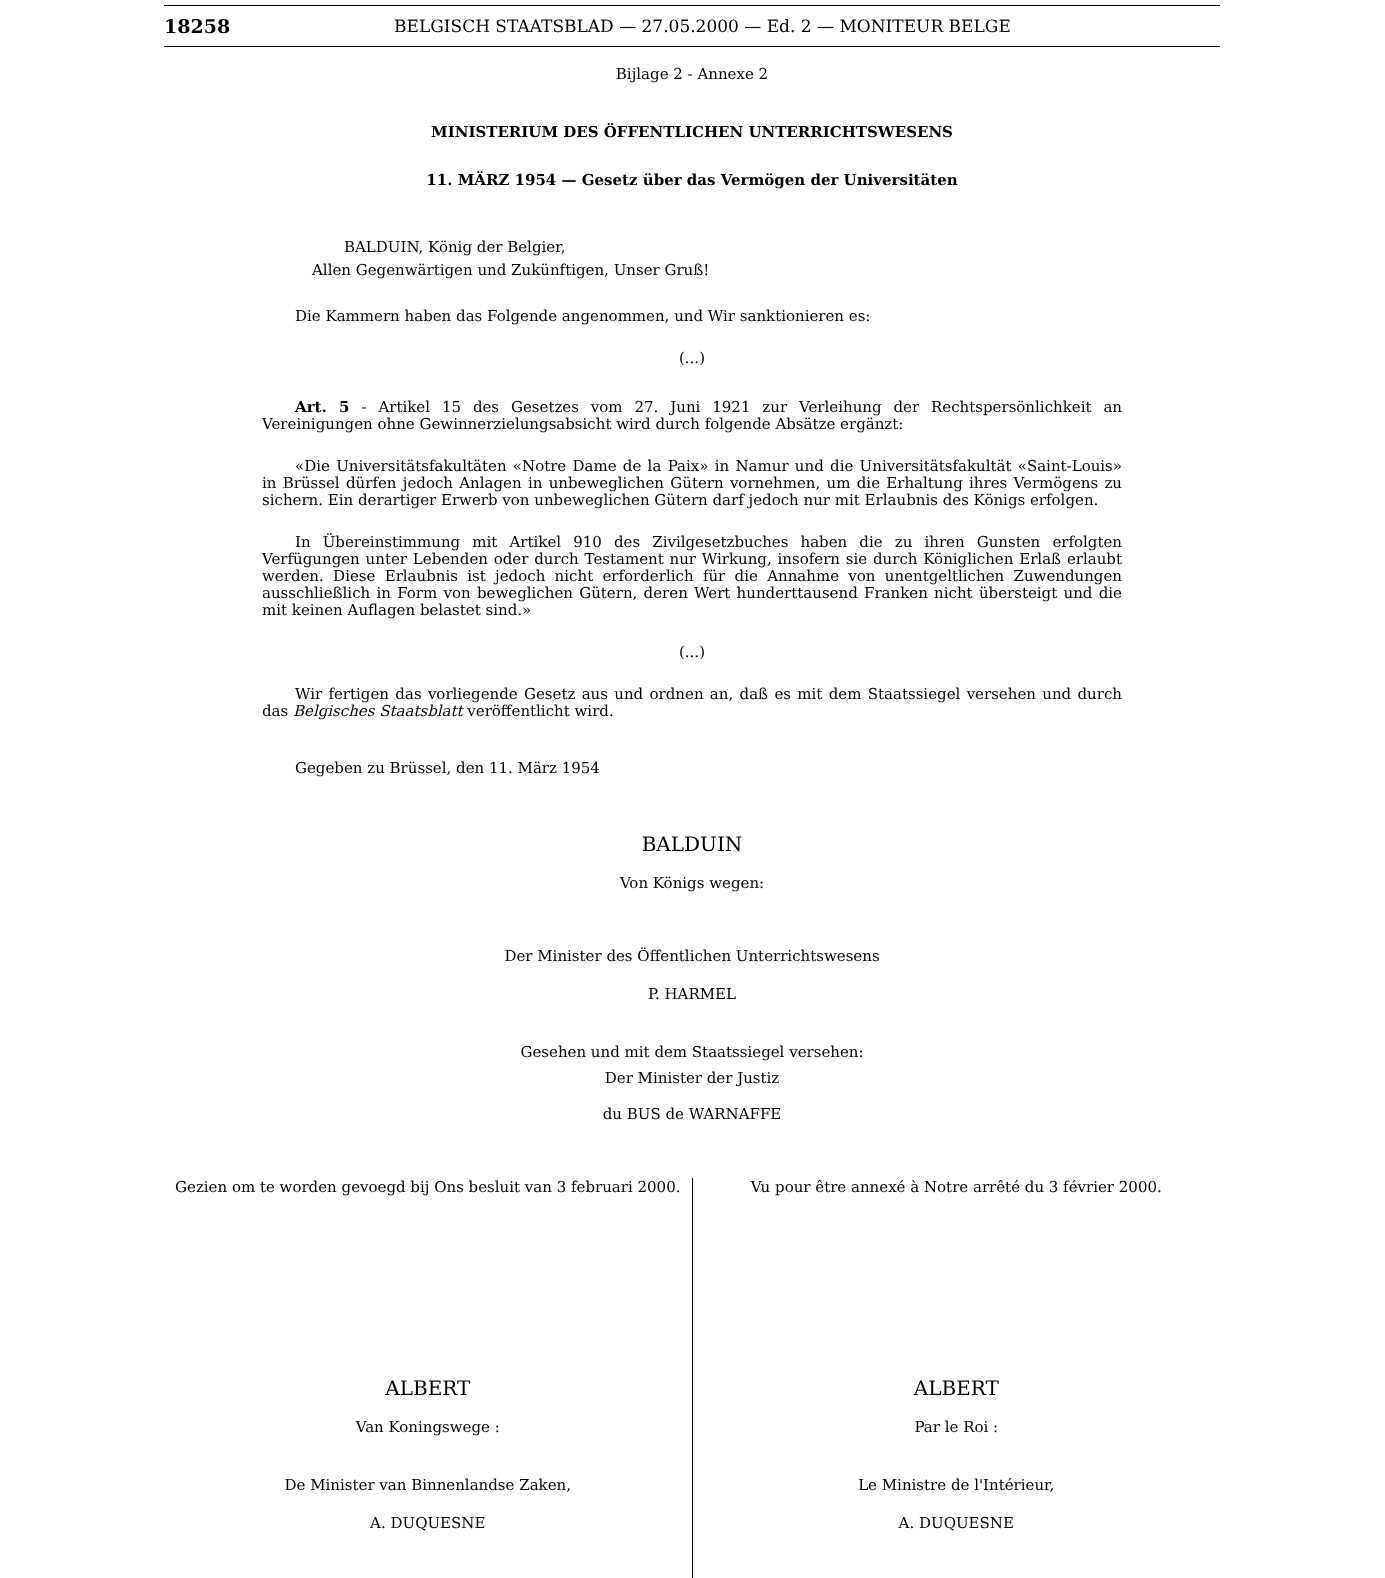18258 BELGISCH STAATSBLAD — 27.05.2000 — Ed. 2 — MONITEUR BELGE
Bijlage 2 - Annexe 2
MINISTERIUM DES ÖFFENTLICHEN UNTERRICHTSWESENS
11. MÄRZ 1954 — Gesetz über das Vermögen der Universitäten
BALDUIN, König der Belgier,
Allen Gegenwärtigen und Zukünftigen, Unser Gruß!
Die Kammern haben das Folgende angenommen, und Wir sanktionieren es:
(...)
Art. 5 - Artikel 15 des Gesetzes vom 27. Juni 1921 zur Verleihung der Rechtspersönlichkeit an Vereinigungen ohne Gewinnerzielungsabsicht wird durch folgende Absätze ergänzt:
«Die Universitätsfakultäten «Notre Dame de la Paix» in Namur und die Universitätsfakultät «Saint-Louis» in Brüssel dürfen jedoch Anlagen in unbeweglichen Gütern vornehmen, um die Erhaltung ihres Vermögens zu sichern. Ein derartiger Erwerb von unbeweglichen Gütern darf jedoch nur mit Erlaubnis des Königs erfolgen.
In Übereinstimmung mit Artikel 910 des Zivilgesetzbuches haben die zu ihren Gunsten erfolgten Verfügungen unter Lebenden oder durch Testament nur Wirkung, insofern sie durch Königlichen Erlaß erlaubt werden. Diese Erlaubnis ist jedoch nicht erforderlich für die Annahme von unentgeltlichen Zuwendungen ausschließlich in Form von beweglichen Gütern, deren Wert hunderttausend Franken nicht übersteigt und die mit keinen Auflagen belastet sind.»
(...)
Wir fertigen das vorliegende Gesetz aus und ordnen an, daß es mit dem Staatssiegel versehen und durch das Belgisches Staatsblatt veröffentlicht wird.
Gegeben zu Brüssel, den 11. März 1954
BALDUIN
Von Königs wegen:
Der Minister des Öffentlichen Unterrichtswesens
P. HARMEL
Gesehen und mit dem Staatssiegel versehen:
Der Minister der Justiz
du BUS de WARNAFFE
Gezien om te worden gevoegd bij Ons besluit van 3 februari 2000.
ALBERT
Van Koningswege :
De Minister van Binnenlandse Zaken,
A. DUQUESNE
Vu pour être annexé à Notre arrêté du 3 février 2000.
ALBERT
Par le Roi :
Le Ministre de l'Intérieur,
A. DUQUESNE